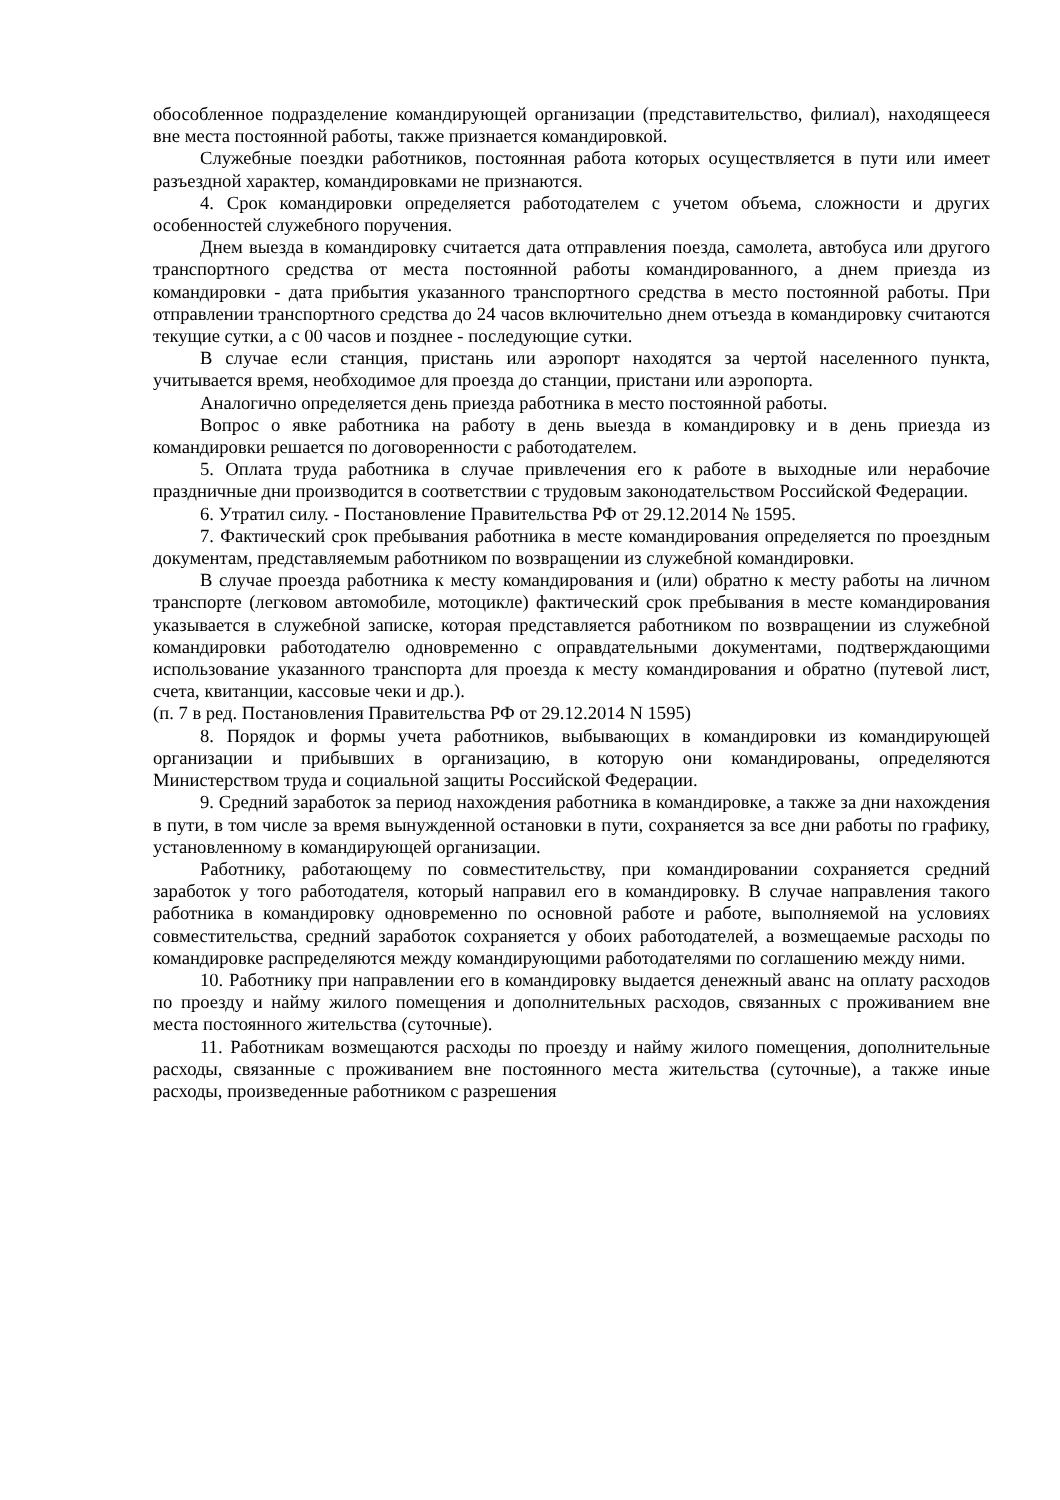обособленное подразделение командирующей организации (представительство, филиал), находящееся вне места постоянной работы, также признается командировкой.
Служебные поездки работников, постоянная работа которых осуществляется в пути или имеет разъездной характер, командировками не признаются.
4. Срок командировки определяется работодателем с учетом объема, сложности и других особенностей служебного поручения.
Днем выезда в командировку считается дата отправления поезда, самолета, автобуса или другого транспортного средства от места постоянной работы командированного, а днем приезда из командировки - дата прибытия указанного транспортного средства в место постоянной работы. При отправлении транспортного средства до 24 часов включительно днем отъезда в командировку считаются текущие сутки, а с 00 часов и позднее - последующие сутки.
В случае если станция, пристань или аэропорт находятся за чертой населенного пункта, учитывается время, необходимое для проезда до станции, пристани или аэропорта.
Аналогично определяется день приезда работника в место постоянной работы.
Вопрос о явке работника на работу в день выезда в командировку и в день приезда из командировки решается по договоренности с работодателем.
5. Оплата труда работника в случае привлечения его к работе в выходные или нерабочие праздничные дни производится в соответствии с трудовым законодательством Российской Федерации.
6. Утратил силу. - Постановление Правительства РФ от 29.12.2014 № 1595.
7. Фактический срок пребывания работника в месте командирования определяется по проездным документам, представляемым работником по возвращении из служебной командировки.
В случае проезда работника к месту командирования и (или) обратно к месту работы на личном транспорте (легковом автомобиле, мотоцикле) фактический срок пребывания в месте командирования указывается в служебной записке, которая представляется работником по возвращении из служебной командировки работодателю одновременно с оправдательными документами, подтверждающими использование указанного транспорта для проезда к месту командирования и обратно (путевой лист, счета, квитанции, кассовые чеки и др.).
(п. 7 в ред. Постановления Правительства РФ от 29.12.2014 N 1595)
8. Порядок и формы учета работников, выбывающих в командировки из командирующей организации и прибывших в организацию, в которую они командированы, определяются Министерством труда и социальной защиты Российской Федерации.
9. Средний заработок за период нахождения работника в командировке, а также за дни нахождения в пути, в том числе за время вынужденной остановки в пути, сохраняется за все дни работы по графику, установленному в командирующей организации.
Работнику, работающему по совместительству, при командировании сохраняется средний заработок у того работодателя, который направил его в командировку. В случае направления такого работника в командировку одновременно по основной работе и работе, выполняемой на условиях совместительства, средний заработок сохраняется у обоих работодателей, а возмещаемые расходы по командировке распределяются между командирующими работодателями по соглашению между ними.
10. Работнику при направлении его в командировку выдается денежный аванс на оплату расходов по проезду и найму жилого помещения и дополнительных расходов, связанных с проживанием вне места постоянного жительства (суточные).
11. Работникам возмещаются расходы по проезду и найму жилого помещения, дополнительные расходы, связанные с проживанием вне постоянного места жительства (суточные), а также иные расходы, произведенные работником с разрешения